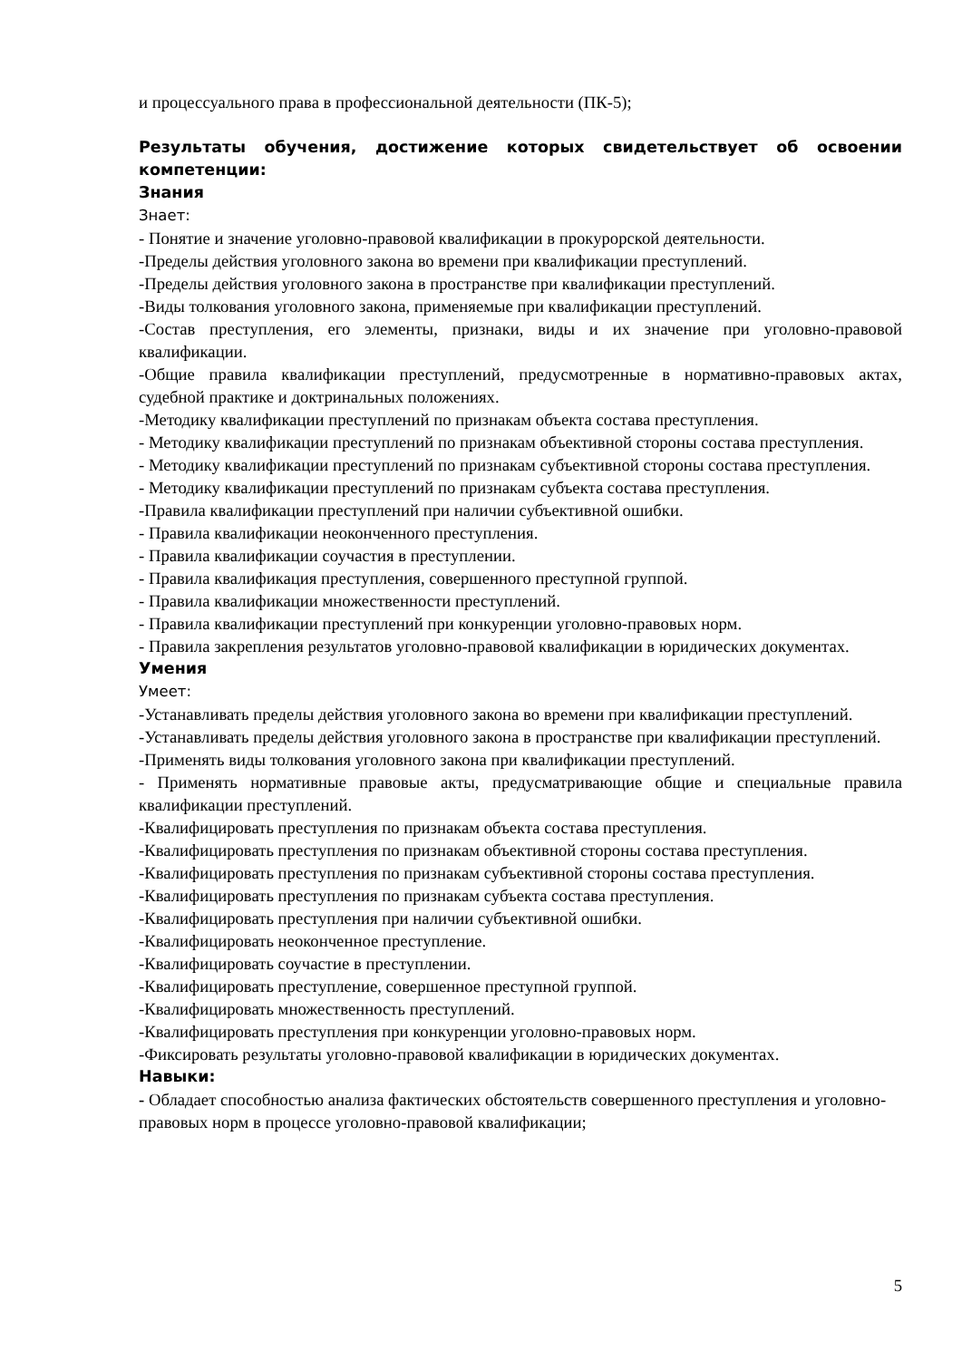и процессуального права в профессиональной деятельности (ПК-5);
Результаты обучения, достижение которых свидетельствует об освоении компетенции:
Знания
Знает:
- Понятие и значение уголовно-правовой квалификации в прокурорской деятельности.
-Пределы действия уголовного закона во времени при квалификации преступлений.
-Пределы действия уголовного закона в пространстве при квалификации преступлений.
-Виды толкования уголовного закона, применяемые при квалификации преступлений.
-Состав преступления, его элементы, признаки, виды и их значение при уголовно-правовой квалификации.
-Общие правила квалификации преступлений, предусмотренные в нормативно-правовых актах, судебной практике и доктринальных положениях.
-Методику квалификации преступлений по признакам объекта состава преступления.
- Методику квалификации преступлений по признакам объективной стороны состава преступления.
- Методику квалификации преступлений по признакам субъективной стороны состава преступления.
- Методику квалификации преступлений по признакам субъекта состава преступления.
-Правила квалификации преступлений при наличии субъективной ошибки.
- Правила квалификации неоконченного преступления.
- Правила квалификации соучастия в преступлении.
- Правила квалификация преступления, совершенного преступной группой.
- Правила квалификации множественности преступлений.
- Правила квалификации преступлений при конкуренции уголовно-правовых норм.
- Правила закрепления результатов уголовно-правовой квалификации в юридических документах.
Умения
Умеет:
-Устанавливать пределы действия уголовного закона во времени при квалификации преступлений.
-Устанавливать пределы действия уголовного закона в пространстве при квалификации преступлений.
-Применять виды толкования уголовного закона при квалификации преступлений.
- Применять нормативные правовые акты, предусматривающие общие и специальные правила квалификации преступлений.
-Квалифицировать преступления по признакам объекта состава преступления.
-Квалифицировать преступления по признакам объективной стороны состава преступления.
-Квалифицировать преступления по признакам субъективной стороны состава преступления.
-Квалифицировать преступления по признакам субъекта состава преступления.
-Квалифицировать преступления при наличии субъективной ошибки.
-Квалифицировать неоконченное преступление.
-Квалифицировать соучастие в преступлении.
-Квалифицировать преступление, совершенное преступной группой.
-Квалифицировать множественность преступлений.
-Квалифицировать преступления при конкуренции уголовно-правовых норм.
-Фиксировать результаты уголовно-правовой квалификации в юридических документах.
Навыки:
- Обладает способностью анализа фактических обстоятельств совершенного преступления и уголовно-правовых норм в процессе уголовно-правовой квалификации;
5